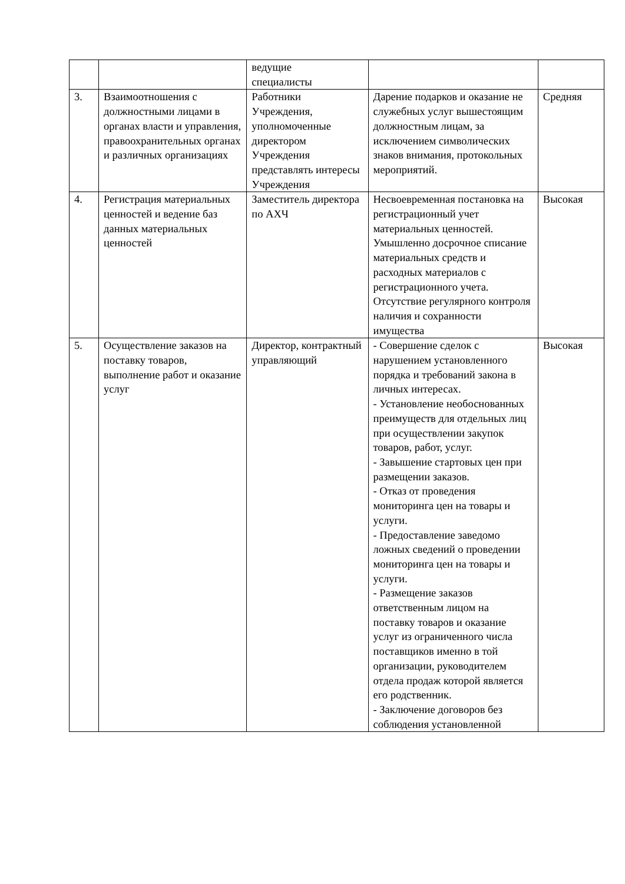| | | ведущие специалисты | | |
| 3. | Взаимоотношения с должностными лицами в органах власти и управления, правоохранительных органах и различных организациях | Работники Учреждения, уполномоченные директором Учреждения представлять интересы Учреждения | Дарение подарков и оказание не служебных услуг вышестоящим должностным лицам, за исключением символических знаков внимания, протокольных мероприятий. | Средняя |
| 4. | Регистрация материальных ценностей и ведение баз данных материальных ценностей | Заместитель директора по АХЧ | Несвоевременная постановка на регистрационный учет материальных ценностей. Умышленно досрочное списание материальных средств и расходных материалов с регистрационного учета. Отсутствие регулярного контроля наличия и сохранности имущества | Высокая |
| 5. | Осуществление заказов на поставку товаров, выполнение работ и оказание услуг | Директор, контрактный управляющий | - Совершение сделок с нарушением установленного порядка и требований закона в личных интересах. - Установление необоснованных преимуществ для отдельных лиц при осуществлении закупок товаров, работ, услуг. - Завышение стартовых цен при размещении заказов. - Отказ от проведения мониторинга цен на товары и услуги. - Предоставление заведомо ложных сведений о проведении мониторинга цен на товары и услуги. - Размещение заказов ответственным лицом на поставку товаров и оказание услуг из ограниченного числа поставщиков именно в той организации, руководителем отдела продаж которой является его родственник. - Заключение договоров без соблюдения установленной | Высокая |